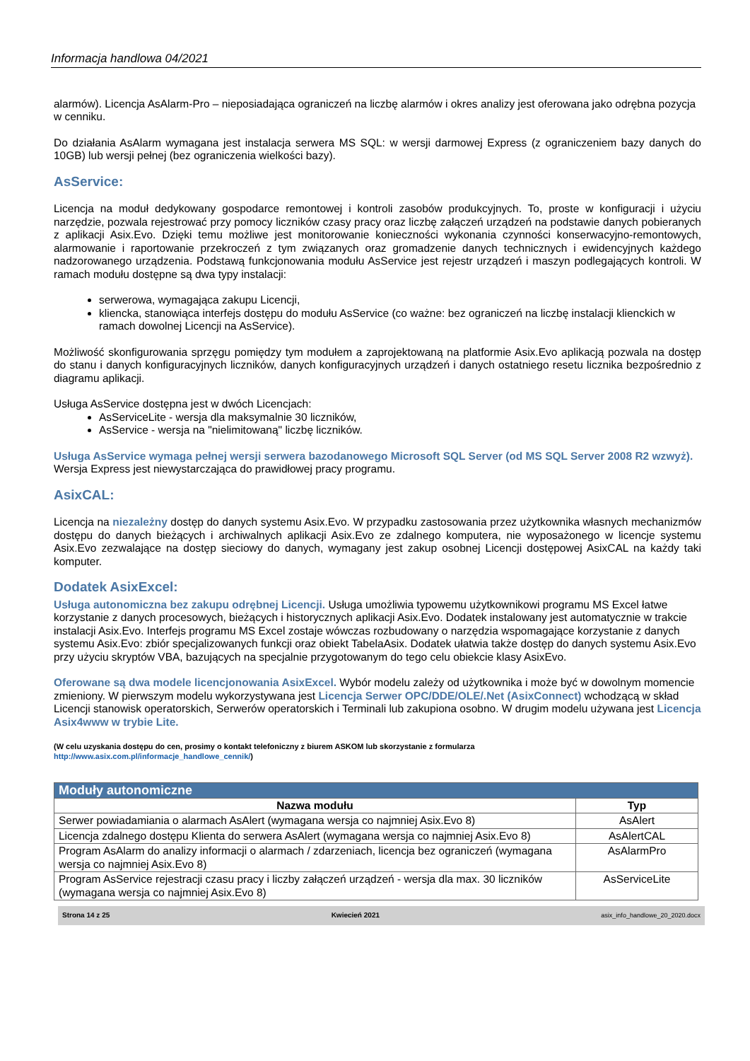Informacja handlowa 04/2021
alarmów). Licencja AsAlarm-Pro – nieposiadająca ograniczeń na liczbę alarmów i okres analizy jest oferowana jako odrębna pozycja w cenniku.
Do działania AsAlarm wymagana jest instalacja serwera MS SQL: w wersji darmowej Express (z ograniczeniem bazy danych do 10GB) lub wersji pełnej (bez ograniczenia wielkości bazy).
AsService:
Licencja na moduł dedykowany gospodarce remontowej i kontroli zasobów produkcyjnych. To, proste w konfiguracji i użyciu narzędzie, pozwala rejestrować przy pomocy liczników czasy pracy oraz liczbę załączeń urządzeń na podstawie danych pobieranych z aplikacji Asix.Evo. Dzięki temu możliwe jest monitorowanie konieczności wykonania czynności konserwacyjno-remontowych, alarmowanie i raportowanie przekroczeń z tym związanych oraz gromadzenie danych technicznych i ewidencyjnych każdego nadzorowanego urządzenia. Podstawą funkcjonowania modułu AsService jest rejestr urządzeń i maszyn podlegających kontroli. W ramach modułu dostępne są dwa typy instalacji:
serwerowa, wymagająca zakupu Licencji,
kliencka, stanowiąca interfejs dostępu do modułu AsService (co ważne: bez ograniczeń na liczbę instalacji klienckich w ramach dowolnej Licencji na AsService).
Możliwość skonfigurowania sprzęgu pomiędzy tym modułem a zaprojektowaną na platformie Asix.Evo aplikacją pozwala na dostęp do stanu i danych konfiguracyjnych liczników, danych konfiguracyjnych urządzeń i danych ostatniego resetu licznika bezpośrednio z diagramu aplikacji.
Usługa AsService dostępna jest w dwóch Licencjach:
AsServiceLite - wersja dla maksymalnie 30 liczników,
AsService - wersja na "nielimitowaną" liczbę liczników.
Usługa AsService wymaga pełnej wersji serwera bazodanowego Microsoft SQL Server (od MS SQL Server 2008 R2 wzwyż). Wersja Express jest niewystarczająca do prawidłowej pracy programu.
AsixCAL:
Licencja na niezależny dostęp do danych systemu Asix.Evo. W przypadku zastosowania przez użytkownika własnych mechanizmów dostępu do danych bieżących i archiwalnych aplikacji Asix.Evo ze zdalnego komputera, nie wyposażonego w licencje systemu Asix.Evo zezwalające na dostęp sieciowy do danych, wymagany jest zakup osobnej Licencji dostępowej AsixCAL na każdy taki komputer.
Dodatek AsixExcel:
Usługa autonomiczna bez zakupu odrębnej Licencji. Usługa umożliwia typowemu użytkownikowi programu MS Excel łatwe korzystanie z danych procesowych, bieżących i historycznych aplikacji Asix.Evo. Dodatek instalowany jest automatycznie w trakcie instalacji Asix.Evo. Interfejs programu MS Excel zostaje wówczas rozbudowany o narzędzia wspomagające korzystanie z danych systemu Asix.Evo: zbiór specjalizowanych funkcji oraz obiekt TabelaAsix. Dodatek ułatwia także dostęp do danych systemu Asix.Evo przy użyciu skryptów VBA, bazujących na specjalnie przygotowanym do tego celu obiekcie klasy AsixEvo.
Oferowane są dwa modele licencjonowania AsixExcel. Wybór modelu zależy od użytkownika i może być w dowolnym momencie zmieniony. W pierwszym modelu wykorzystywana jest Licencja Serwer OPC/DDE/OLE/.Net (AsixConnect) wchodzącą w skład Licencji stanowisk operatorskich, Serwerów operatorskich i Terminali lub zakupiona osobno. W drugim modelu używana jest Licencja Asix4www w trybie Lite.
(W celu uzyskania dostępu do cen, prosimy o kontakt telefoniczny z biurem ASKOM lub skorzystanie z formularza
http://www.asix.com.pl/informacje_handlowe_cennik/)
| Moduły autonomiczne | |
| Nazwa modułu | Typ |
| Serwer powiadamiania o alarmach AsAlert (wymagana wersja co najmniej Asix.Evo 8) | AsAlert |
| Licencja zdalnego dostępu Klienta do serwera AsAlert (wymagana wersja co najmniej Asix.Evo 8) | AsAlertCAL |
| Program AsAlarm do analizy informacji o alarmach / zdarzeniach, licencja bez ograniczeń (wymagana wersja co najmniej Asix.Evo 8) | AsAlarmPro |
| Program AsService rejestracji czasu pracy i liczby załączeń urządzeń - wersja dla max. 30 liczników (wymagana wersja co najmniej Asix.Evo 8) | AsServiceLite |
Strona 14 z 25 Kwiecień 2021 asix_info_handlowe_20_2020.docx